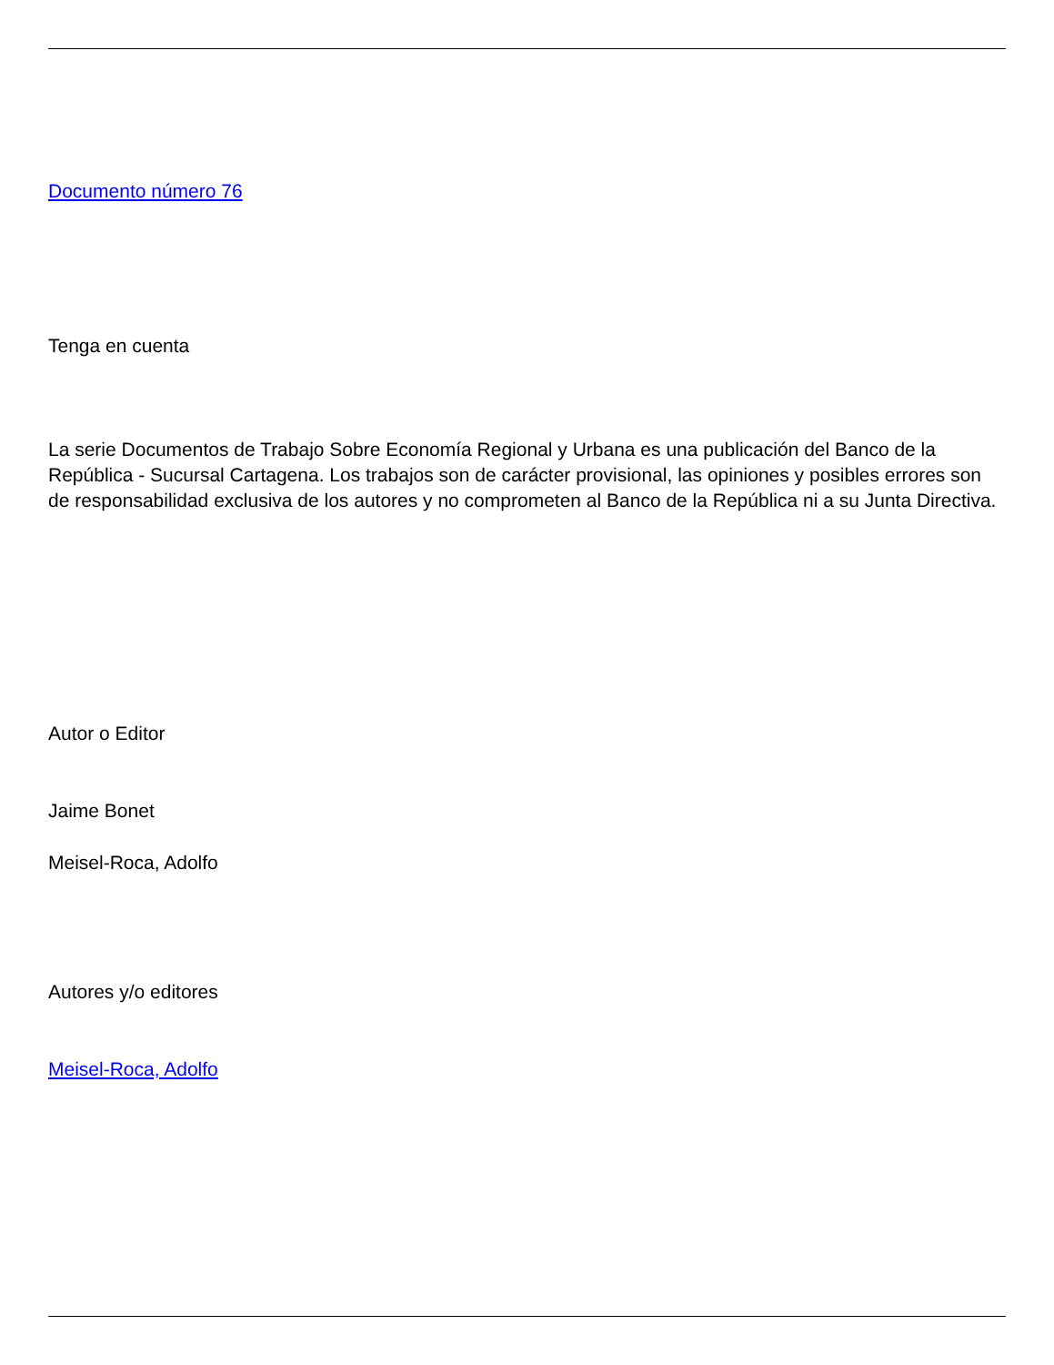Documento número 76
Tenga en cuenta
La serie Documentos de Trabajo Sobre Economía Regional y Urbana es una publicación del Banco de la República - Sucursal Cartagena. Los trabajos son de carácter provisional, las opiniones y posibles errores son de responsabilidad exclusiva de los autores y no comprometen al Banco de la República ni a su Junta Directiva.
Autor o Editor
Jaime Bonet
Meisel-Roca, Adolfo
Autores y/o editores
Meisel-Roca, Adolfo